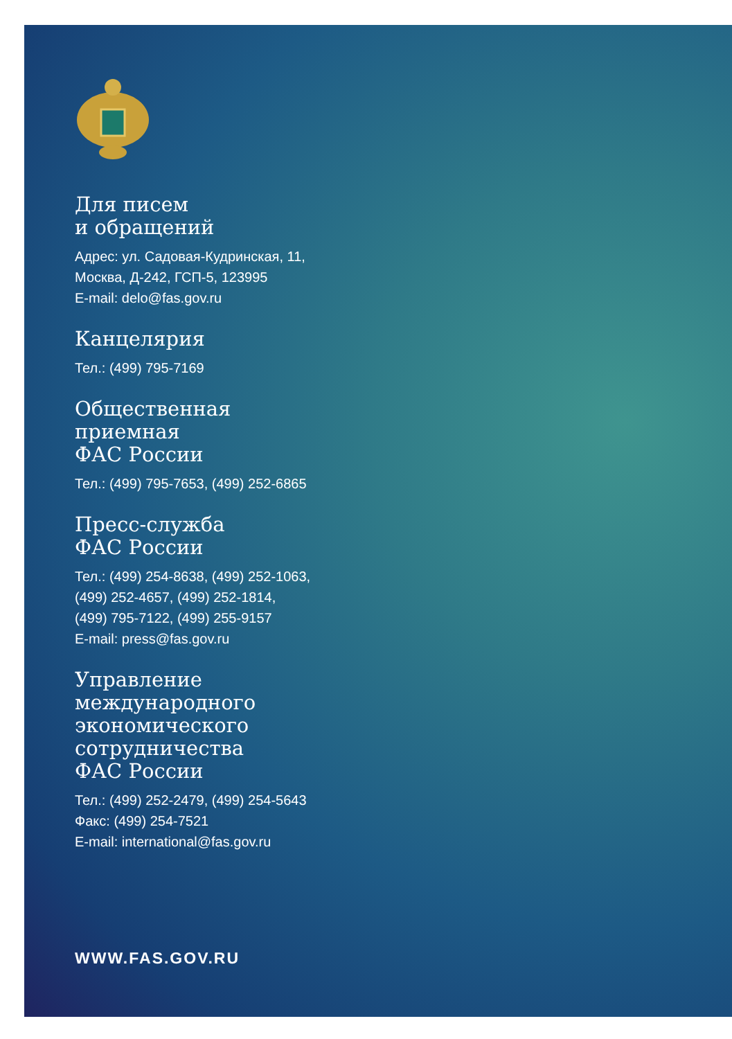Для писем
и обращений
Адрес: ул. Садовая-Кудринская, 11,
Москва, Д-242, ГСП-5, 123995
E-mail: delo@fas.gov.ru
Канцелярия
Тел.: (499) 795-7169
Общественная
приемная
ФАС России
Тел.: (499) 795-7653, (499) 252-6865
Пресс-служба
ФАС России
Тел.: (499) 254-8638, (499) 252-1063,
(499) 252-4657, (499) 252-1814,
(499) 795-7122, (499) 255-9157
E-mail: press@fas.gov.ru
Управление
международного
экономического
сотрудничества
ФАС России
Тел.: (499) 252-2479, (499) 254-5643
Факс: (499) 254-7521
E-mail: international@fas.gov.ru
WWW.FAS.GOV.RU